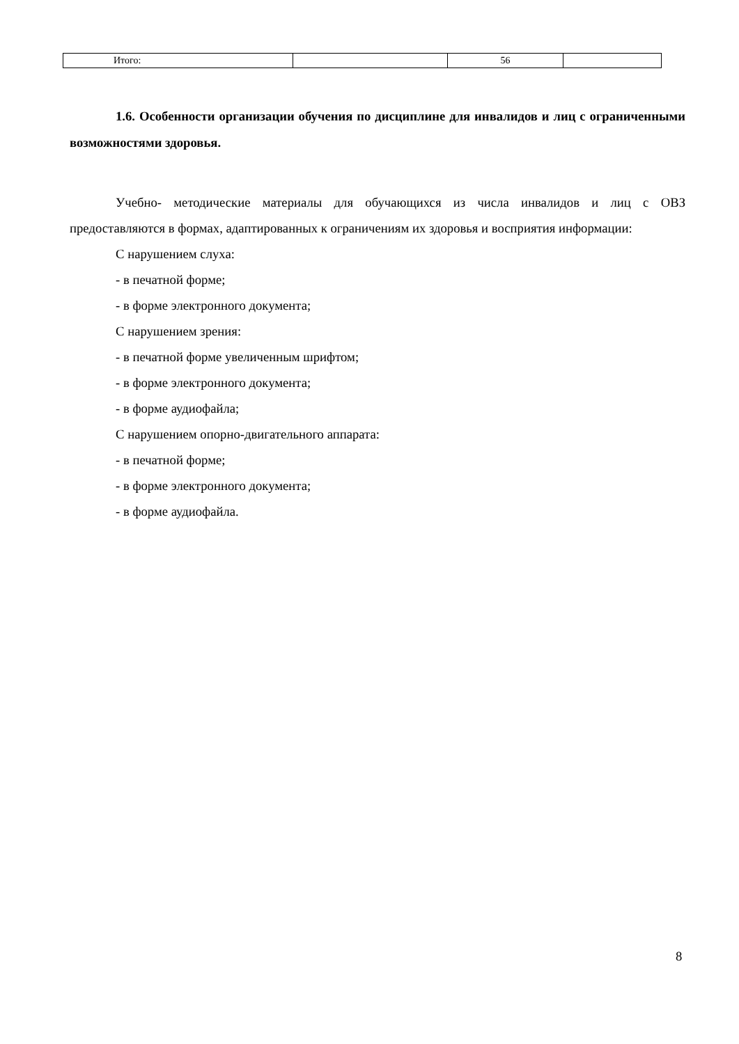| Итого: | | 56 | |
1.6. Особенности организации обучения по дисциплине для инвалидов и лиц с ограниченными возможностями здоровья.
Учебно- методические материалы для обучающихся из числа инвалидов и лиц с ОВЗ предоставляются в формах, адаптированных к ограничениям их здоровья и восприятия информации:
С нарушением слуха:
- в печатной форме;
- в форме электронного документа;
С нарушением зрения:
- в печатной форме увеличенным шрифтом;
- в форме электронного документа;
- в форме аудиофайла;
С нарушением опорно-двигательного аппарата:
- в печатной форме;
- в форме электронного документа;
- в форме аудиофайла.
8